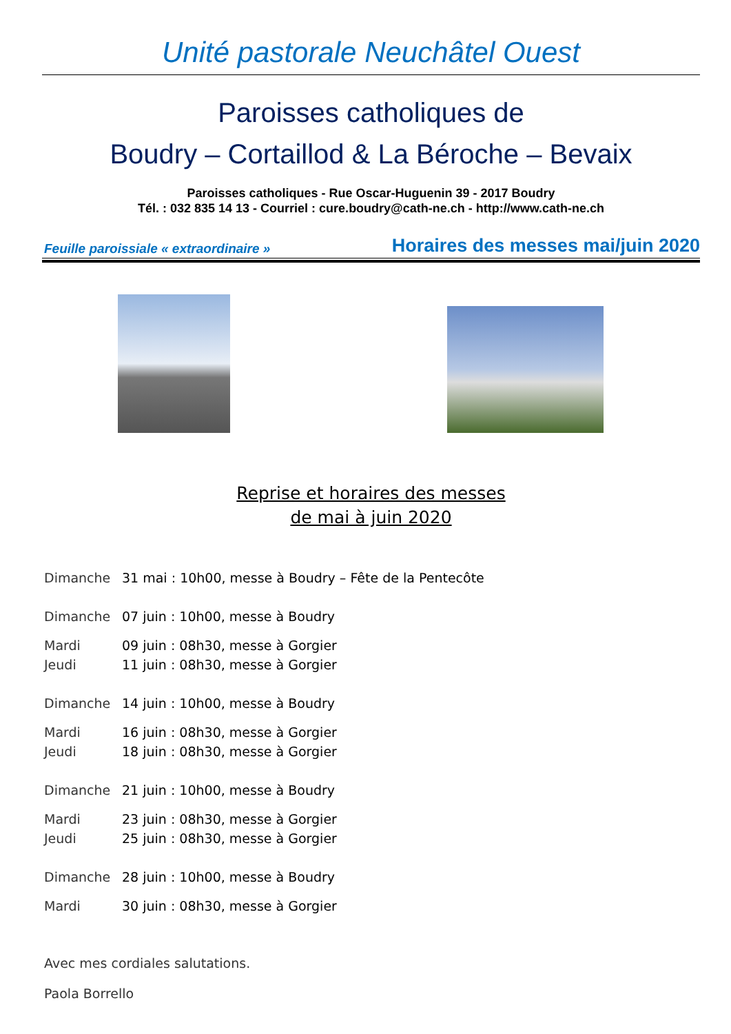Unité pastorale Neuchâtel Ouest
Paroisses catholiques de
Boudry – Cortaillod & La Béroche – Bevaix
Paroisses catholiques - Rue Oscar-Huguenin 39 - 2017 Boudry
Tél. : 032 835 14 13 - Courriel : cure.boudry@cath-ne.ch - http://www.cath-ne.ch
Feuille paroissiale « extraordinaire » Horaires des messes mai/juin 2020
Reprise et horaires des messes
de mai à juin 2020
Dimanche 31 mai : 10h00, messe à Boudry – Fête de la Pentecôte
Dimanche 07 juin : 10h00, messe à Boudry
Mardi 09 juin : 08h30, messe à Gorgier
Jeudi 11 juin : 08h30, messe à Gorgier
Dimanche 14 juin : 10h00, messe à Boudry
Mardi 16 juin : 08h30, messe à Gorgier
Jeudi 18 juin : 08h30, messe à Gorgier
Dimanche 21 juin : 10h00, messe à Boudry
Mardi 23 juin : 08h30, messe à Gorgier
Jeudi 25 juin : 08h30, messe à Gorgier
Dimanche 28 juin : 10h00, messe à Boudry
Mardi 30 juin : 08h30, messe à Gorgier
Avec mes cordiales salutations.
Paola Borrello